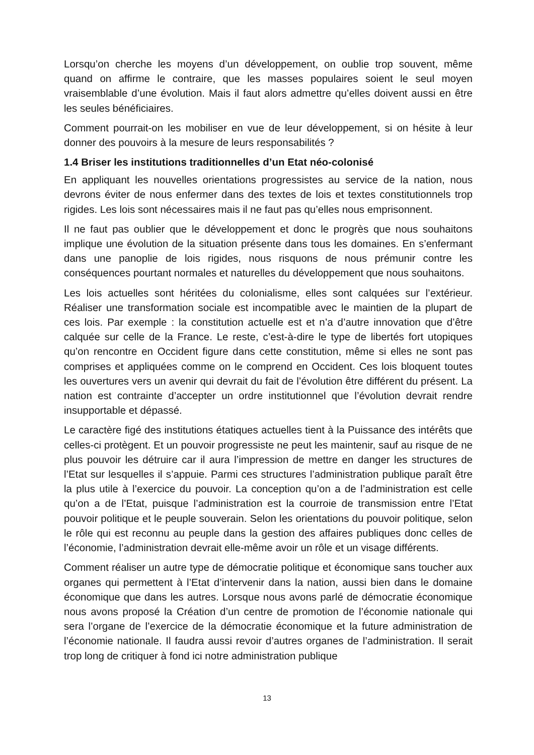Lorsqu’on cherche les moyens d’un développement, on oublie trop souvent, même quand on affirme le contraire, que les masses populaires soient le seul moyen vraisemblable d’une évolution. Mais il faut alors admettre qu’elles doivent aussi en être les seules bénéficiaires.
Comment pourrait-on les mobiliser en vue de leur développement, si on hésite à leur donner des pouvoirs à la mesure de leurs responsabilités ?
1.4 Briser les institutions traditionnelles d’un Etat néo-colonisé
En appliquant les nouvelles orientations progressistes au service de la nation, nous devrons éviter de nous enfermer dans des textes de lois et textes constitutionnels trop rigides. Les lois sont nécessaires mais il ne faut pas qu’elles nous emprisonnent.
Il ne faut pas oublier que le développement et donc le progrès que nous souhaitons implique une évolution de la situation présente dans tous les domaines. En s’enfermant dans une panoplie de lois rigides, nous risquons de nous prémunir contre les conséquences pourtant normales et naturelles du développement que nous souhaitons.
Les lois actuelles sont héritées du colonialisme, elles sont calquées sur l’extérieur. Réaliser une transformation sociale est incompatible avec le maintien de la plupart de ces lois. Par exemple : la constitution actuelle est et n’a d’autre innovation que d’être calquée sur celle de la France. Le reste, c’est-à-dire le type de libertés fort utopiques qu’on rencontre en Occident figure dans cette constitution, même si elles ne sont pas comprises et appliquées comme on le comprend en Occident. Ces lois bloquent toutes les ouvertures vers un avenir qui devrait du fait de l’évolution être différent du présent. La nation est contrainte d’accepter un ordre institutionnel que l’évolution devrait rendre insupportable et dépassé.
Le caractère figé des institutions étatiques actuelles tient à la Puissance des intérêts que celles-ci protègent. Et un pouvoir progressiste ne peut les maintenir, sauf au risque de ne plus pouvoir les détruire car il aura l’impression de mettre en danger les structures de l’Etat sur lesquelles il s’appuie. Parmi ces structures l’administration publique paraît être la plus utile à l’exercice du pouvoir. La conception qu’on a de l’administration est celle qu’on a de l’Etat, puisque l’administration est la courroie de transmission entre l’Etat pouvoir politique et le peuple souverain. Selon les orientations du pouvoir politique, selon le rôle qui est reconnu au peuple dans la gestion des affaires publiques donc celles de l’économie, l’administration devrait elle-même avoir un rôle et un visage différents.
Comment réaliser un autre type de démocratie politique et économique sans toucher aux organes qui permettent à l’Etat d’intervenir dans la nation, aussi bien dans le domaine économique que dans les autres. Lorsque nous avons parlé de démocratie économique nous avons proposé la Création d’un centre de promotion de l’économie nationale qui sera l’organe de l’exercice de la démocratie économique et la future administration de l’économie nationale. Il faudra aussi revoir d’autres organes de l’administration. Il serait trop long de critiquer à fond ici notre administration publique
13